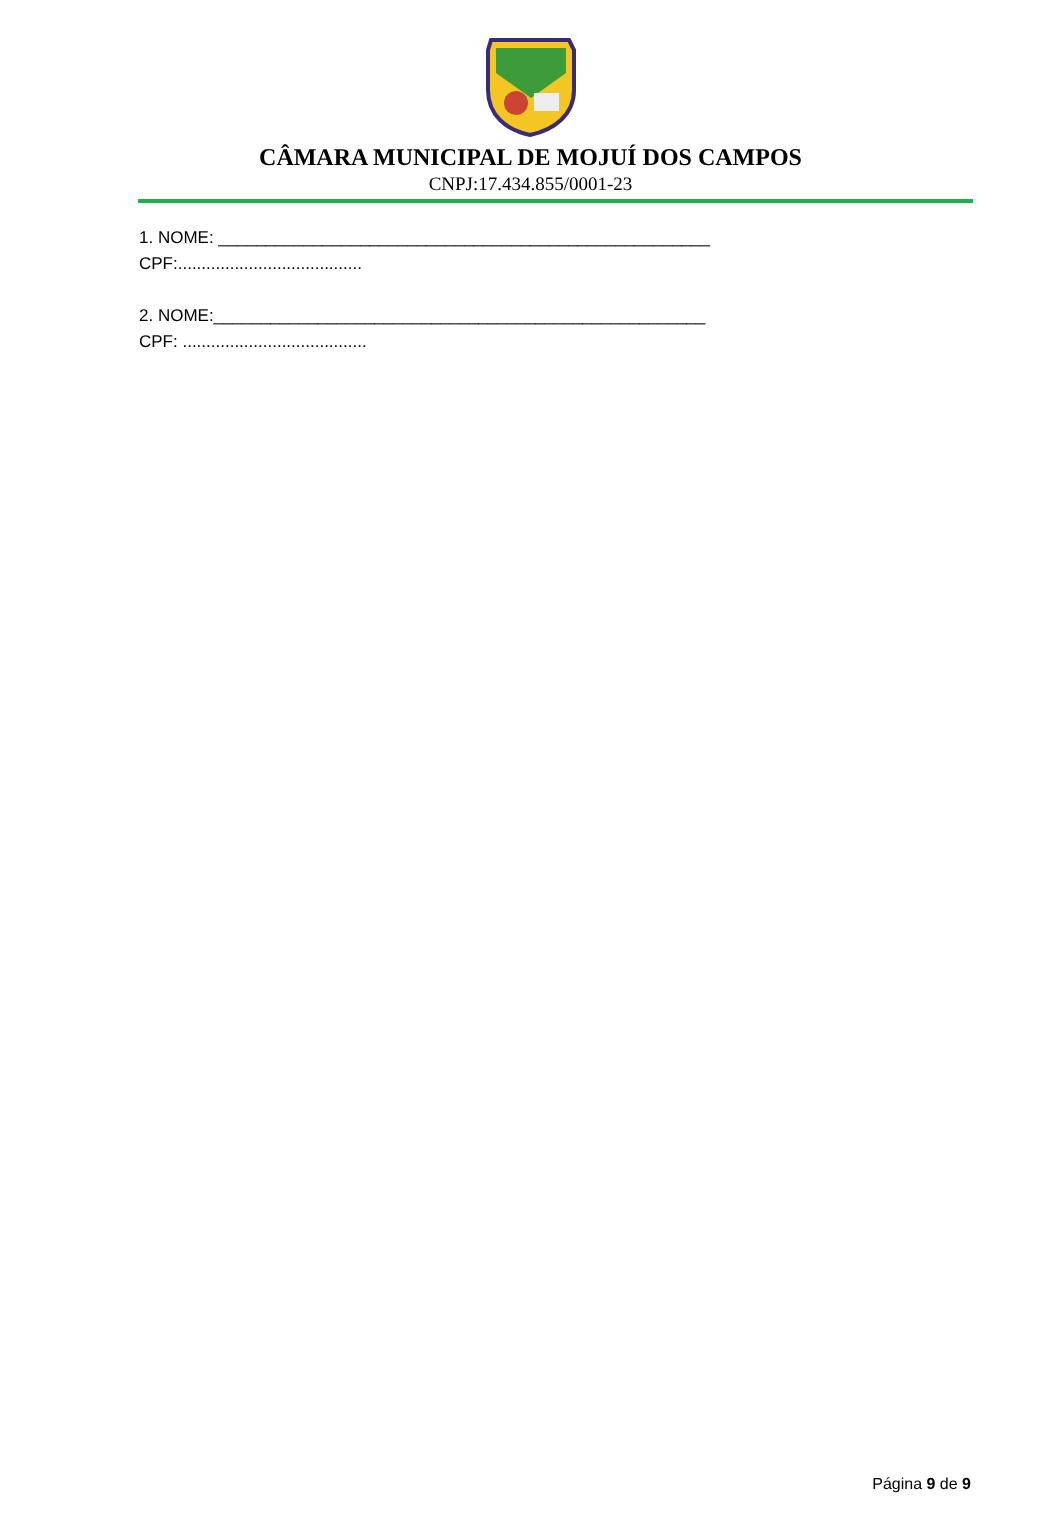CÂMARA MUNICIPAL DE MOJUÍ DOS CAMPOS
CNPJ:17.434.855/0001-23
1. NOME: ____________________________________________________
CPF:.......................................
2. NOME:____________________________________________________
CPF: .......................................
Página 9 de 9